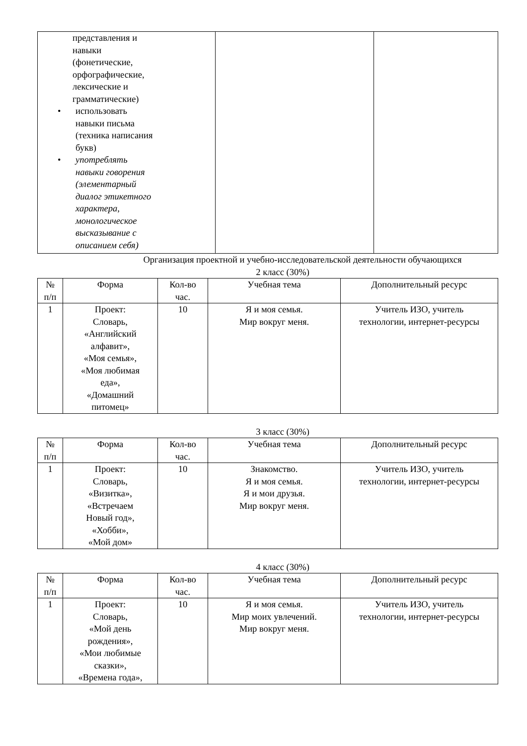| представления и навыки (фонетические, орфографические, лексические и грамматические) • использовать навыки письма (техника написания букв) • употреблять навыки говорения (элементарный диалог этикетного характера, монологическое высказывание с описанием себя) | | |
Организация проектной и учебно-исследовательской деятельности обучающихся
2 класс (30%)
| № п/п | Форма | Кол-во час. | Учебная тема | Дополнительный ресурс |
| --- | --- | --- | --- | --- |
| 1 | Проект: Словарь, «Английский алфавит», «Моя семья», «Моя любимая еда», «Домашний питомец» | 10 | Я и моя семья. Мир вокруг меня. | Учитель ИЗО, учитель технологии, интернет-ресурсы |
3 класс (30%)
| № п/п | Форма | Кол-во час. | Учебная тема | Дополнительный ресурс |
| --- | --- | --- | --- | --- |
| 1 | Проект: Словарь, «Визитка», «Встречаем Новый год», «Хобби», «Мой дом» | 10 | Знакомство. Я и моя семья. Я и мои друзья. Мир вокруг меня. | Учитель ИЗО, учитель технологии, интернет-ресурсы |
4 класс (30%)
| № п/п | Форма | Кол-во час. | Учебная тема | Дополнительный ресурс |
| --- | --- | --- | --- | --- |
| 1 | Проект: Словарь, «Мой день рождения», «Мои любимые сказки», «Времена года», | 10 | Я и моя семья. Мир моих увлечений. Мир вокруг меня. | Учитель ИЗО, учитель технологии, интернет-ресурсы |